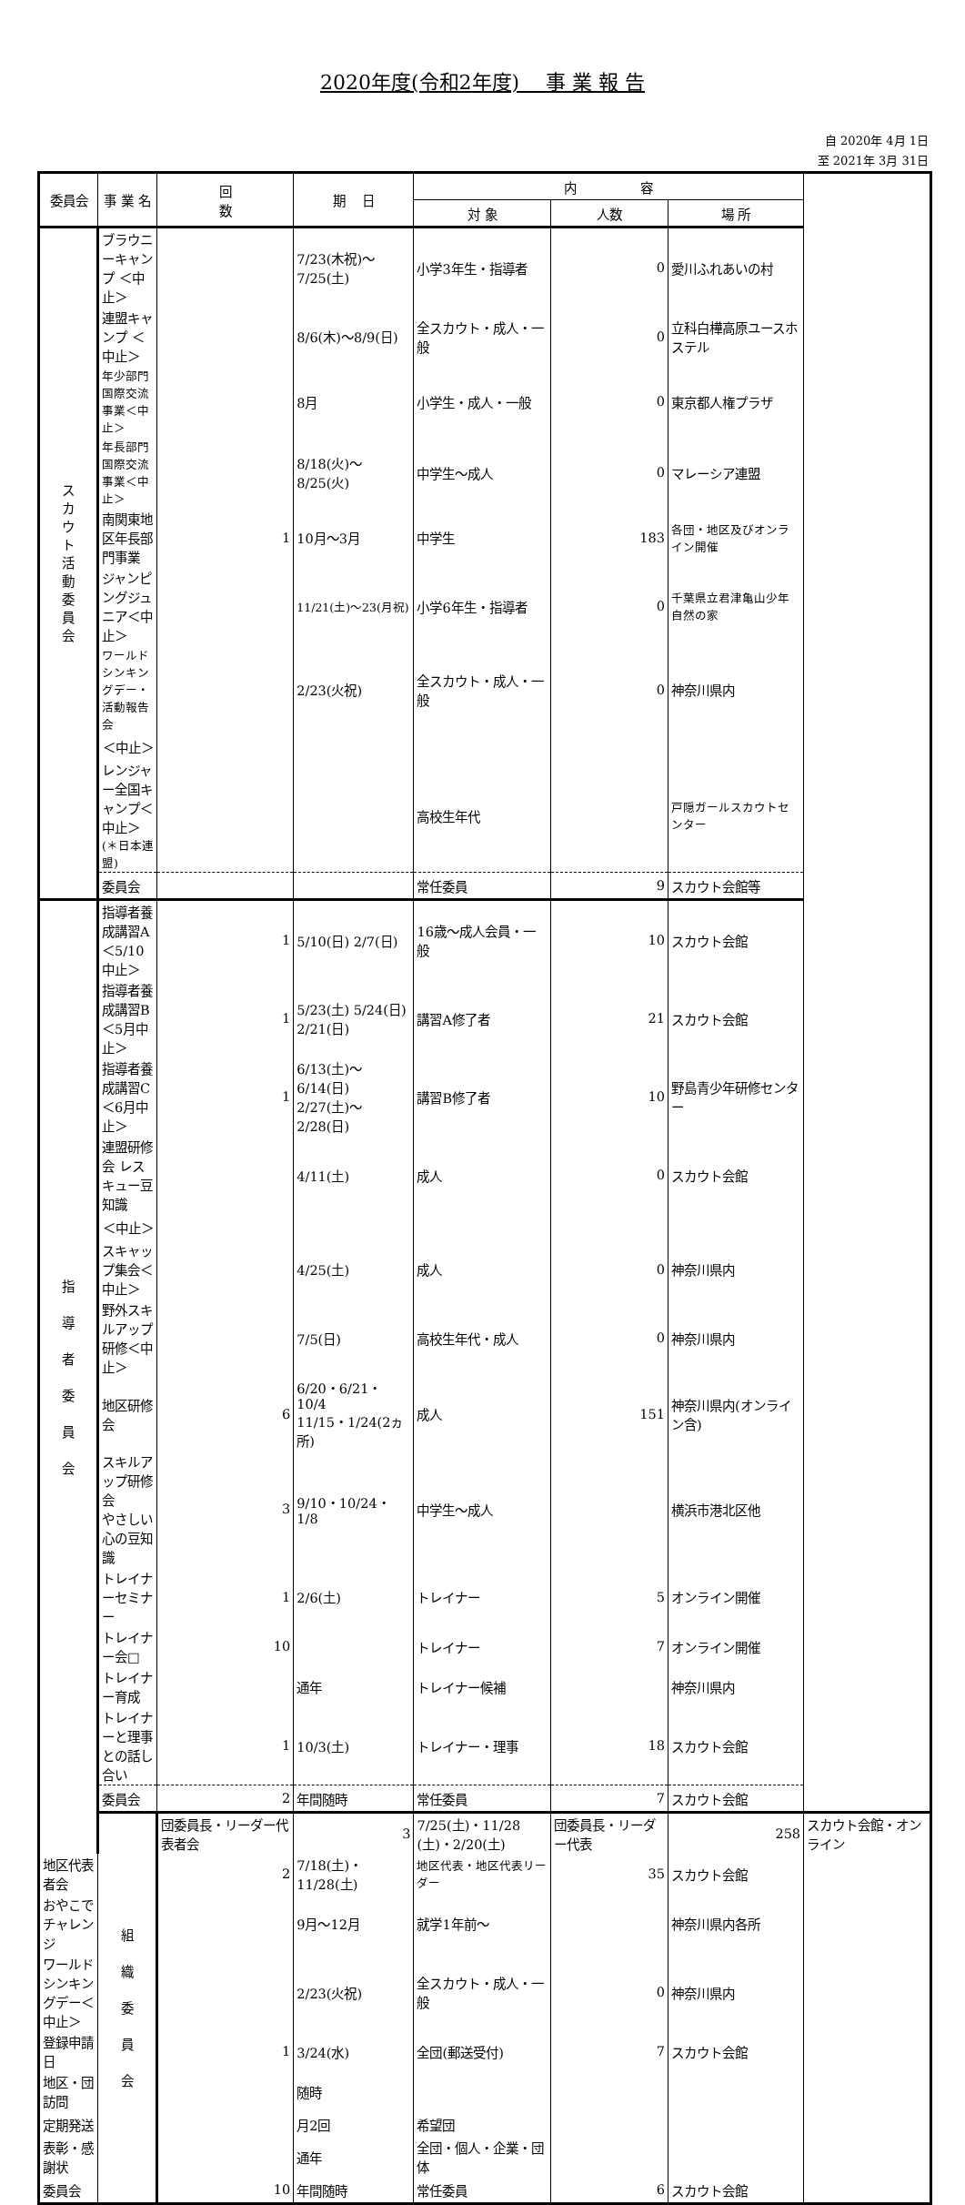2020年度(令和2年度)　 事 業 報 告
自 2020年 4月 1日
至 2021年 3月 31日
| 委員会 | 事 業 名 | 回 数 | 期 日 | 内 容 | | | |
| --- | --- | --- | --- | --- | --- | --- | --- |
| | | | | 対 象 | 人数 | 場 所 | |
| ス カ ウ ト 活 動 委 員 会 | ブラウニーキャンプ ＜中止＞ | | 7/23(木祝)～7/25(土) | 小学3年生・指導者 | 0 | 愛川ふれあいの村 | |
| | 連盟キャンプ ＜中止＞ | | 8/6(木)～8/9(日) | 全スカウト・成人・一般 | 0 | 立科白樺高原ユースホステル | |
| | 年少部門国際交流事業＜中止＞ | | 8月 | 小学生・成人・一般 | 0 | 東京都人権プラザ | |
| | 年長部門国際交流事業＜中止＞ | | 8/18(火)～8/25(火) | 中学生～成人 | 0 | マレーシア連盟 | |
| | 南関東地区年長部門事業 | 1 | 10月～3月 | 中学生 | 183 | 各団・地区及びオンライン開催 | |
| | ジャンピングジュニア＜中止＞ | | 11/21(土)～23(月祝) | 小学6年生・指導者 | 0 | 千葉県立君津亀山少年自然の家 | |
| | ワールドシンキングデー・活動報告会 | | 2/23(火祝) | 全スカウト・成人・一般 | 0 | 神奈川県内 | |
| | ＜中止＞ | | | | | | |
| | レンジャー全国キャンプ＜中止＞ (＊日本連盟) | | | 高校生年代 | | 戸隠ガールスカウトセンター | |
| | 委員会 | | | 常任委員 | 9 | スカウト会館等 | |
| 指 導 者 委 員 会 | 指導者養成講習A＜5/10中止＞ | 1 | 5/10(日) 2/7(日) | 16歳～成人会員・一般 | 10 | スカウト会館 | |
| | 指導者養成講習B＜5月中止＞ | 1 | 5/23(土) 5/24(日) 2/21(日) | 講習A修了者 | 21 | スカウト会館 | |
| | 指導者養成講習C＜6月中止＞ | 1 | 6/13(土)～6/14(日) 2/27(土)～2/28(日) | 講習B修了者 | 10 | 野島青少年研修センター | |
| | 連盟研修会 レスキュー豆知識 | | 4/11(土) | 成人 | 0 | スカウト会館 | |
| | ＜中止＞ | | | | | | |
| | スキャップ集会＜中止＞ | | 4/25(土) | 成人 | 0 | 神奈川県内 | |
| | 野外スキルアップ研修＜中止＞ | | 7/5(日) | 高校生年代・成人 | 0 | 神奈川県内 | |
| | 地区研修会 | 6 | 6/20・6/21・10/4 11/15・1/24(2ヵ所) | 成人 | 151 | 神奈川県内(オンライン含) | |
| | スキルアップ研修会 やさしい心の豆知識 | 3 | 9/10・10/24・1/8 | 中学生～成人 | | 横浜市港北区他 | |
| | トレイナーセミナー | 1 | 2/6(土) | トレイナー | 5 | オンライン開催 | |
| | トレイナー会□ | 10 | | トレイナー | 7 | オンライン開催 | |
| | トレイナー育成 | | 通年 | トレイナー候補 | | 神奈川県内 | |
| | トレイナーと理事との話し合い | 1 | 10/3(土) | トレイナー・理事 | 18 | スカウト会館 | |
| | 委員会 | 2 | 年間随時 | 常任委員 | 7 | スカウト会館 | |
| | 組 織 委 員 会 | 団委員長・リーダー代表者会 | 3 | 7/25(土)・11/28 (土)・2/20(土) | 団委員長・リーダー代表 | 258 | スカウト会館・オンライン |
| 地区代表者会 | | 2 | 7/18(土)・11/28(土) | 地区代表・地区代表リーダー | 35 | スカウト会館 | |
| おやこでチャレンジ | | | 9月～12月 | 就学1年前～ | | 神奈川県内各所 | |
| ワールドシンキングデー＜中止＞ | | | 2/23(火祝) | 全スカウト・成人・一般 | 0 | 神奈川県内 | |
| 登録申請日 | | 1 | 3/24(水) | 全団(郵送受付) | 7 | スカウト会館 | |
| 地区・団訪問 | | | 随時 | | | | |
| 定期発送 | | | 月2回 | 希望団 | | | |
| 表彰・感謝状 | | | 通年 | 全団・個人・企業・団体 | | | |
| 委員会 | | 10 | 年間随時 | 常任委員 | 6 | スカウト会館 | |